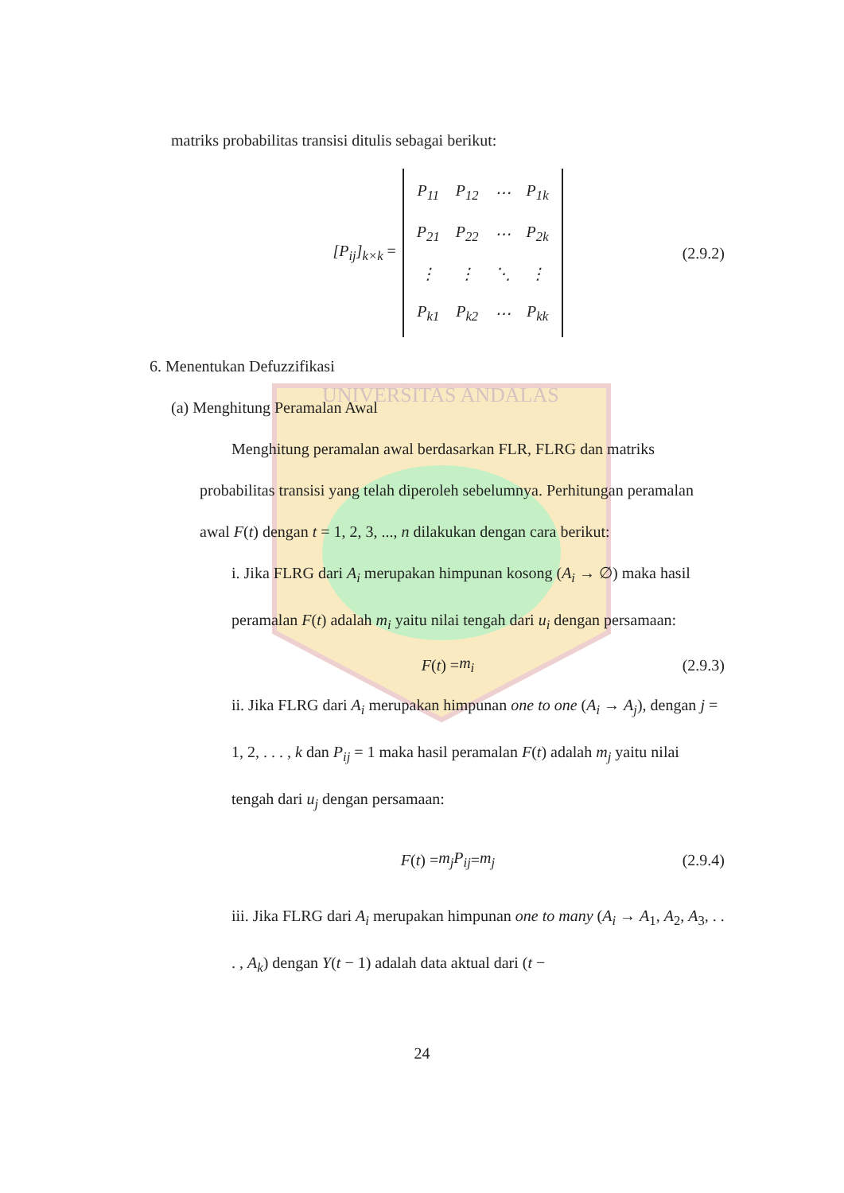UNIVERSITAS ANDALAS
matriks probabilitas transisi ditulis sebagai berikut:
[P<sub>ij</sub>]<sub>k×k</sub> =
| P<sub>11</sub> | P<sub>12</sub> | ⋯ | P<sub>1k</sub> |
| P<sub>21</sub> | P<sub>22</sub> | ⋯ | P<sub>2k</sub> |
| ⋮ | ⋮ | ⋱ | ⋮ |
| P<sub>k1</sub> | P<sub>k2</sub> | ⋯ | P<sub>kk</sub> |
(2.9.2)
6. Menentukan Defuzzifikasi
(a) Menghitung Peramalan Awal
Menghitung peramalan awal berdasarkan FLR, FLRG dan matriks probabilitas transisi yang telah diperoleh sebelumnya. Perhitungan peramalan awal F(t) dengan t = 1, 2, 3, ..., n dilakukan dengan cara berikut:
i. Jika FLRG dari A<sub>i</sub> merupakan himpunan kosong (A<sub>i</sub> → ∅) maka hasil peramalan F(t) adalah m<sub>i</sub> yaitu nilai tengah dari u<sub>i</sub> dengan persamaan:
F (t) = m<sub>i</sub> (2.9.3)
ii. Jika FLRG dari A<sub>i</sub> merupakan himpunan one to one (A<sub>i</sub> → A<sub>j</sub>), dengan j = 1, 2, . . . , k dan P<sub>ij</sub> = 1 maka hasil peramalan F(t) adalah m<sub>j</sub> yaitu nilai tengah dari u<sub>j</sub> dengan persamaan:
F (t) = m<sub>j</sub>P<sub>ij</sub> = m<sub>j</sub> (2.9.4)
iii. Jika FLRG dari A<sub>i</sub> merupakan himpunan one to many (A<sub>i</sub> → A<sub>1</sub>, A<sub>2</sub>, A<sub>3</sub>, . . . , A<sub>k</sub>) dengan Y(t − 1) adalah data aktual dari (t −
24